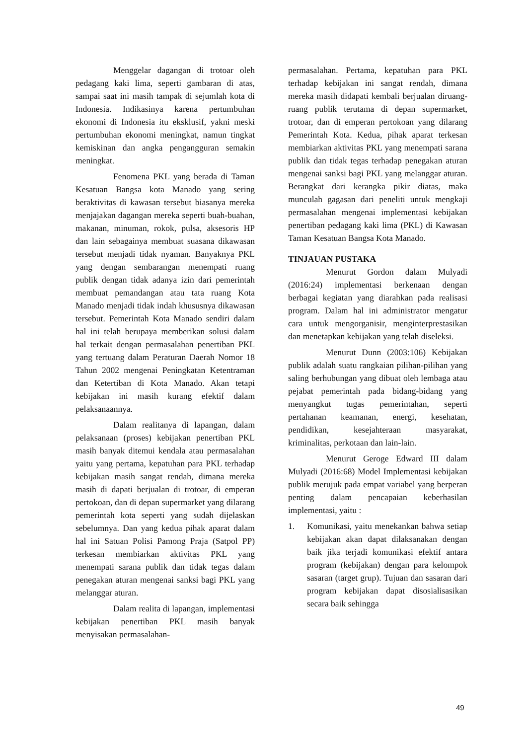Menggelar dagangan di trotoar oleh pedagang kaki lima, seperti gambaran di atas, sampai saat ini masih tampak di sejumlah kota di Indonesia. Indikasinya karena pertumbuhan ekonomi di Indonesia itu eksklusif, yakni meski pertumbuhan ekonomi meningkat, namun tingkat kemiskinan dan angka pengangguran semakin meningkat.
Fenomena PKL yang berada di Taman Kesatuan Bangsa kota Manado yang sering beraktivitas di kawasan tersebut biasanya mereka menjajakan dagangan mereka seperti buah-buahan, makanan, minuman, rokok, pulsa, aksesoris HP dan lain sebagainya membuat suasana dikawasan tersebut menjadi tidak nyaman. Banyaknya PKL yang dengan sembarangan menempati ruang publik dengan tidak adanya izin dari pemerintah membuat pemandangan atau tata ruang Kota Manado menjadi tidak indah khususnya dikawasan tersebut. Pemerintah Kota Manado sendiri dalam hal ini telah berupaya memberikan solusi dalam hal terkait dengan permasalahan penertiban PKL yang tertuang dalam Peraturan Daerah Nomor 18 Tahun 2002 mengenai Peningkatan Ketentraman dan Ketertiban di Kota Manado. Akan tetapi kebijakan ini masih kurang efektif dalam pelaksanaannya.
Dalam realitanya di lapangan, dalam pelaksanaan (proses) kebijakan penertiban PKL masih banyak ditemui kendala atau permasalahan yaitu yang pertama, kepatuhan para PKL terhadap kebijakan masih sangat rendah, dimana mereka masih di dapati berjualan di trotoar, di emperan pertokoan, dan di depan supermarket yang dilarang pemerintah kota seperti yang sudah dijelaskan sebelumnya. Dan yang kedua pihak aparat dalam hal ini Satuan Polisi Pamong Praja (Satpol PP) terkesan membiarkan aktivitas PKL yang menempati sarana publik dan tidak tegas dalam penegakan aturan mengenai sanksi bagi PKL yang melanggar aturan.
Dalam realita di lapangan, implementasi kebijakan penertiban PKL masih banyak menyisakan permasalahan-
permasalahan. Pertama, kepatuhan para PKL terhadap kebijakan ini sangat rendah, dimana mereka masih didapati kembali berjualan diruang-ruang publik terutama di depan supermarket, trotoar, dan di emperan pertokoan yang dilarang Pemerintah Kota. Kedua, pihak aparat terkesan membiarkan aktivitas PKL yang menempati sarana publik dan tidak tegas terhadap penegakan aturan mengenai sanksi bagi PKL yang melanggar aturan. Berangkat dari kerangka pikir diatas, maka munculah gagasan dari peneliti untuk mengkaji permasalahan mengenai implementasi kebijakan penertiban pedagang kaki lima (PKL) di Kawasan Taman Kesatuan Bangsa Kota Manado.
TINJAUAN PUSTAKA
Menurut Gordon dalam Mulyadi (2016:24) implementasi berkenaan dengan berbagai kegiatan yang diarahkan pada realisasi program. Dalam hal ini administrator mengatur cara untuk mengorganisir, menginterprestasikan dan menetapkan kebijakan yang telah diseleksi.
Menurut Dunn (2003:106) Kebijakan publik adalah suatu rangkaian pilihan-pilihan yang saling berhubungan yang dibuat oleh lembaga atau pejabat pemerintah pada bidang-bidang yang menyangkut tugas pemerintahan, seperti pertahanan keamanan, energi, kesehatan, pendidikan, kesejahteraan masyarakat, kriminalitas, perkotaan dan lain-lain.
Menurut Geroge Edward III dalam Mulyadi (2016:68) Model Implementasi kebijakan publik merujuk pada empat variabel yang berperan penting dalam pencapaian keberhasilan implementasi, yaitu :
1. Komunikasi, yaitu menekankan bahwa setiap kebijakan akan dapat dilaksanakan dengan baik jika terjadi komunikasi efektif antara program (kebijakan) dengan para kelompok sasaran (target grup). Tujuan dan sasaran dari program kebijakan dapat disosialisasikan secara baik sehingga
49